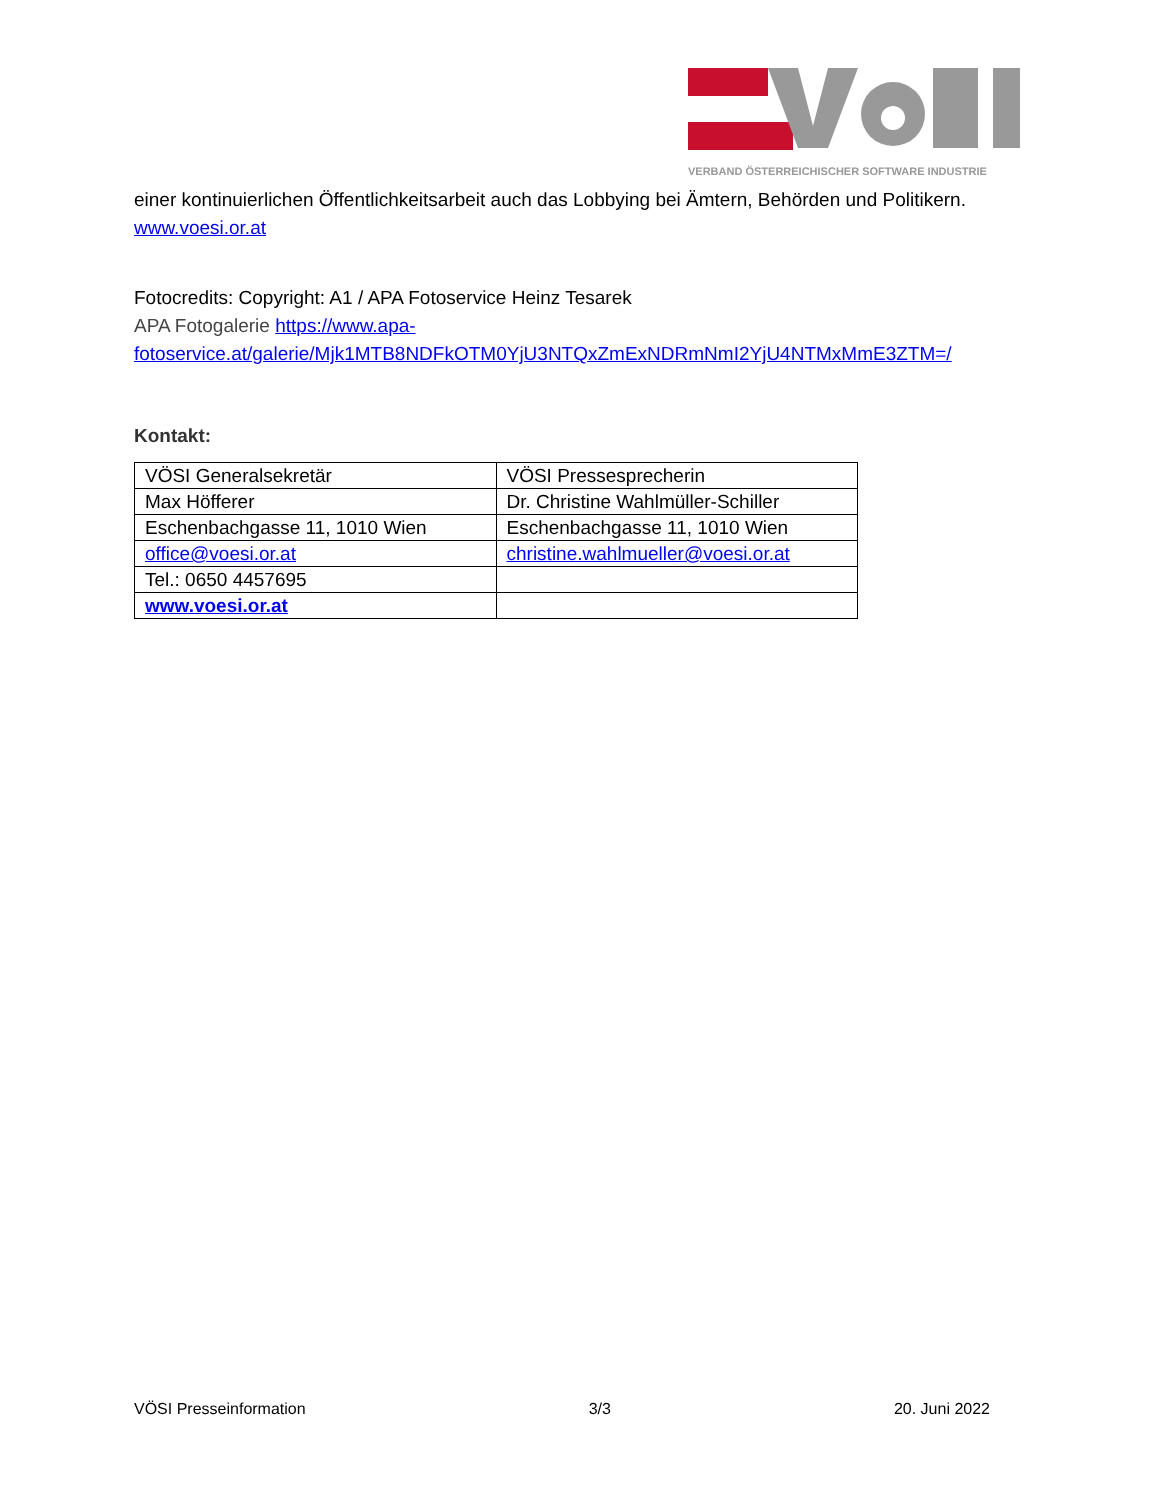VERBAND ÖSTERREICHISCHER SOFTWARE INDUSTRIE
einer kontinuierlichen Öffentlichkeitsarbeit auch das Lobbying bei Ämtern, Behörden und Politikern. www.voesi.or.at
Fotocredits: Copyright: A1 / APA Fotoservice Heinz Tesarek
APA Fotogalerie https://www.apa-fotoservice.at/galerie/Mjk1MTB8NDFkOTM0YjU3NTQxZmExNDRmNmI2YjU4NTMxMmE3ZTM=/
Kontakt:
| VÖSI Generalsekretär | VÖSI Pressesprecherin |
| Max Höfferer | Dr. Christine Wahlmüller-Schiller |
| Eschenbachgasse 11, 1010 Wien | Eschenbachgasse 11, 1010 Wien |
| office@voesi.or.at | christine.wahlmueller@voesi.or.at |
| Tel.: 0650 4457695 | |
| www.voesi.or.at | |
VÖSI Presseinformation 3/3 20. Juni 2022